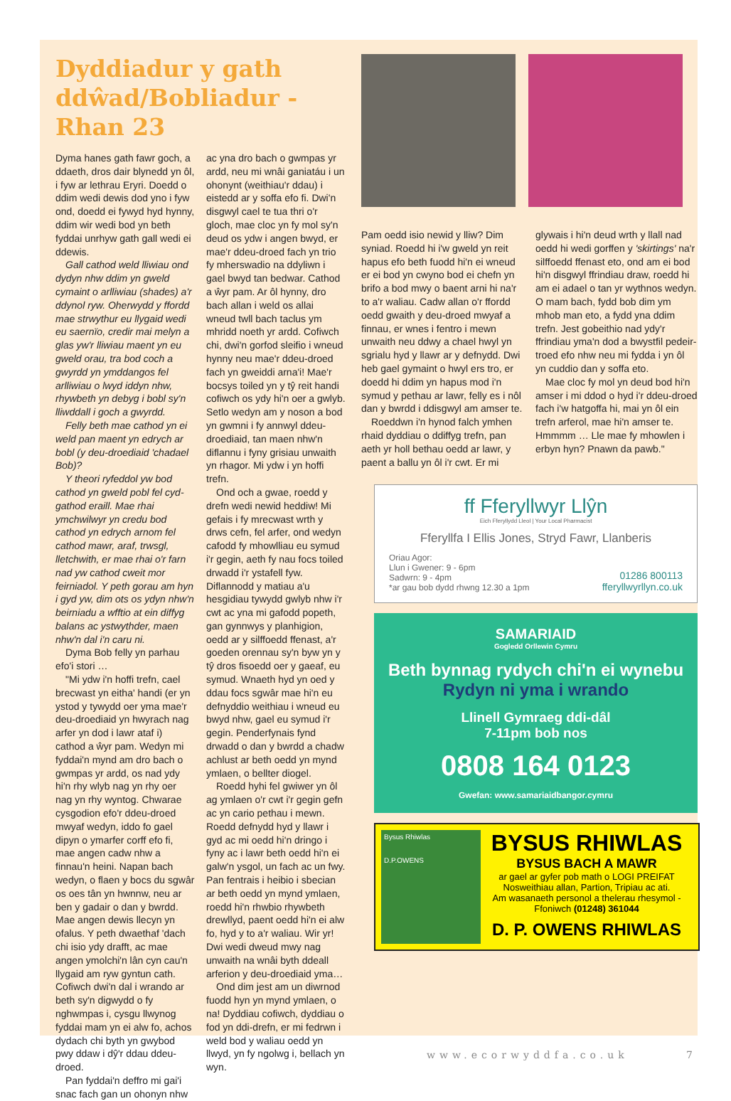Dyddiadur y gath ddŵad/Bobliadur - Rhan 23
Dyma hanes gath fawr goch, a ddaeth, dros dair blynedd yn ôl, i fyw ar lethrau Eryri. Doedd o ddim wedi dewis dod yno i fyw ond, doedd ei fywyd hyd hynny, ddim wir wedi bod yn beth fyddai unrhyw gath gall wedi ei ddewis.
Gall cathod weld lliwiau ond dydyn nhw ddim yn gweld cymaint o arlliwiau (shades) a'r ddynol ryw. Oherwydd y ffordd mae strwythur eu llygaid wedi eu saernïo, credir mai melyn a glas yw'r lliwiau maent yn eu gweld orau, tra bod coch a gwyrdd yn ymddangos fel arlliwiau o lwyd iddyn nhw, rhywbeth yn debyg i bobl sy'n lliwddall i goch a gwyrdd.
Felly beth mae cathod yn ei weld pan maent yn edrych ar bobl (y deu-droediaid 'chadael Bob)?
Y theori ryfeddol yw bod cathod yn gweld pobl fel cyd-gathod eraill. Mae rhai ymchwilwyr yn credu bod cathod yn edrych arnom fel cathod mawr, araf, trwsgl, lletchwith, er mae rhai o'r farn nad yw cathod cweit mor feirniadol. Y peth gorau am hyn i gyd yw, dim ots os ydyn nhw'n beirniadu a wfftio at ein diffyg balans ac ystwythder, maen nhw'n dal i'n caru ni.
Dyma Bob felly yn parhau efo'i stori …
"Mi ydw i'n hoffi trefn, cael brecwast yn eitha' handi (er yn ystod y tywydd oer yma mae'r deu-droediaid yn hwyrach nag arfer yn dod i lawr ataf i) cathod a ŵyr pam. Wedyn mi fyddai'n mynd am dro bach o gwmpas yr ardd, os nad ydy hi'n rhy wlyb nag yn rhy oer nag yn rhy wyntog. Chwarae cysgodion efo'r ddeu-droed mwyaf wedyn, iddo fo gael dipyn o ymarfer corff efo fi, mae angen cadw nhw a finnau'n heini. Napan bach wedyn, o flaen y bocs du sgwâr os oes tân yn hwnnw, neu ar ben y gadair o dan y bwrdd. Mae angen dewis llecyn yn ofalus. Y peth dwaethaf 'dach chi isio ydy drafft, ac mae angen ymolchi'n lân cyn cau'n llygaid am ryw gyntun cath. Cofiwch dwi'n dal i wrando ar beth sy'n digwydd o fy nghwmpas i, cysgu llwynog fyddai mam yn ei alw fo, achos dydach chi byth yn gwybod pwy ddaw i dŷ'r ddau ddeu-droed.
Pan fyddai'n deffro mi gai'i snac fach gan un ohonyn nhw ac yna dro bach o gwmpas yr ardd, neu mi wnâi ganiatáu i un ohonynt (weithiau'r ddau) i eistedd ar y soffa efo fi. Dwi'n disgwyl cael te tua thri o'r gloch, mae cloc yn fy mol sy'n deud os ydw i angen bwyd, er mae'r ddeu-droed fach yn trio fy mherswadio na ddyliwn i gael bwyd tan bedwar. Cathod a ŵyr pam. Ar ôl hynny, dro bach allan i weld os allai wneud twll bach taclus ym mhridd noeth yr ardd. Cofiwch chi, dwi'n gorfod sleifio i wneud hynny neu mae'r ddeu-droed fach yn gweiddi arna'i! Mae'r bocsys toiled yn y tŷ reit handi cofiwch os ydy hi'n oer a gwlyb. Setlo wedyn am y noson a bod yn gwmni i fy annwyl ddeu-droediaid, tan maen nhw'n diflannu i fyny grisiau unwaith yn rhagor. Mi ydw i yn hoffi trefn.
Ond och a gwae, roedd y drefn wedi newid heddiw! Mi gefais i fy mrecwast wrth y drws cefn, fel arfer, ond wedyn cafodd fy mhowlliau eu symud i'r gegin, aeth fy nau focs toiled drwadd i'r ystafell fyw. Diflannodd y matiau a'u hesgidiau tywydd gwlyb nhw i'r cwt ac yna mi gafodd popeth, gan gynnwys y planhigion, oedd ar y silffoedd ffenast, a'r goeden orennau sy'n byw yn y tŷ dros fisoedd oer y gaeaf, eu symud. Wnaeth hyd yn oed y ddau focs sgwâr mae hi'n eu defnyddio weithiau i wneud eu bwyd nhw, gael eu symud i'r gegin. Penderfynais fynd drwadd o dan y bwrdd a chadw achlust ar beth oedd yn mynd ymlaen, o bellter diogel.
Roedd hyhi fel gwiwer yn ôl ag ymlaen o'r cwt i'r gegin gefn ac yn cario pethau i mewn. Roedd defnydd hyd y llawr i gyd ac mi oedd hi'n dringo i fyny ac i lawr beth oedd hi'n ei galw'n ysgol, un fach ac un fwy. Pan fentrais i heibio i sbecian ar beth oedd yn mynd ymlaen, roedd hi'n rhwbio rhywbeth drewllyd, paent oedd hi'n ei alw fo, hyd y to a'r waliau. Wir yr! Dwi wedi dweud mwy nag unwaith na wnâi byth ddeall arferion y deu-droediaid yma…
Ond dim jest am un diwrnod fuodd hyn yn mynd ymlaen, o na! Dyddiau cofiwch, dyddiau o fod yn ddi-drefn, er mi fedrwn i weld bod y waliau oedd yn llwyd, yn fy ngolwg i, bellach yn wyn.
Pam oedd isio newid y lliw? Dim syniad. Roedd hi i'w gweld yn reit hapus efo beth fuodd hi'n ei wneud er ei bod yn cwyno bod ei chefn yn brifo a bod mwy o baent arni hi na'r to a'r waliau. Cadw allan o'r ffordd oedd gwaith y deu-droed mwyaf a finnau, er wnes i fentro i mewn unwaith neu ddwy a chael hwyl yn sgrialu hyd y llawr ar y defnydd. Dwi heb gael gymaint o hwyl ers tro, er doedd hi ddim yn hapus mod i'n symud y pethau ar lawr, felly es i nôl dan y bwrdd i ddisgwyl am amser te.
Roeddwn i'n hynod falch ymhen rhaid dyddiau o ddiffyg trefn, pan aeth yr holl bethau oedd ar lawr, y paent a ballu yn ôl i'r cwt. Er mi glywais i hi'n deud wrth y llall nad oedd hi wedi gorffen y 'skirtings' na'r silffoedd ffenast eto, ond am ei bod hi'n disgwyl ffrindiau draw, roedd hi am ei adael o tan yr wythnos wedyn. O mam bach, fydd bob dim ym mhob man eto, a fydd yna ddim trefn. Jest gobeithio nad ydy'r ffrindiau yma'n dod a bwystfil pedeir-troed efo nhw neu mi fydda i yn ôl yn cuddio dan y soffa eto.
Mae cloc fy mol yn deud bod hi'n amser i mi ddod o hyd i'r ddeu-droed fach i'w hatgoffa hi, mai yn ôl ein trefn arferol, mae hi'n amser te. Hmmmm … Lle mae fy mhowlen i erbyn hyn? Pnawn da pawb."
ff Fferyllwyr Llŷn
Eich Fferyllydd Lleol | Your Local Pharmacist
Fferyllfa I Ellis Jones, Stryd Fawr, Llanberis
Oriau Agor:
Llun i Gwener: 9 - 6pm
Sadwrn: 9 - 4pm
*ar gau bob dydd rhwng 12.30 a 1pm
01286 800113
fferyllwyrllyn.co.uk
SAMARIAID
Gogledd Orllewin Cymru
Beth bynnag rydych chi'n ei wynebu
Rydyn ni yma i wrando
Llinell Gymraeg ddi-dâl
7-11pm bob nos
0808 164 0123
Gwefan: www.samariaidbangor.cymru
Bysus Rhiwlas
D.P.OWENS
BYSUS RHIWLAS
BYSUS BACH A MAWR
ar gael ar gyfer pob math o LOGI PREIFAT
Nosweithiau allan, Partion, Tripiau ac ati.
Am wasanaeth personol a thelerau rhesymol -
Ffoniwch (01248) 361044
D. P. OWENS RHIWLAS
www.ecorwyddfa.co.uk 7